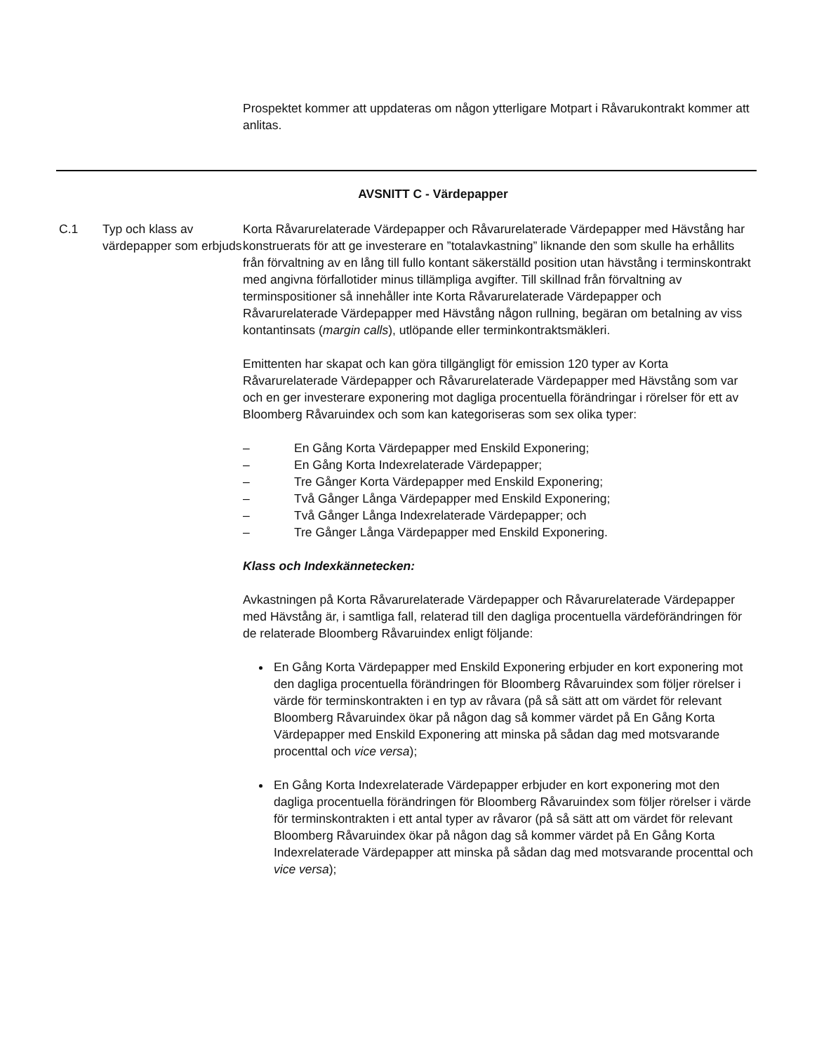Prospektet kommer att uppdateras om någon ytterligare Motpart i Råvarukontrakt kommer att anlitas.
AVSNITT C - Värdepapper
C.1 Typ och klass av värdepapper som erbjuds
Korta Råvarurelaterade Värdepapper och Råvarurelaterade Värdepapper med Hävstång har konstruerats för att ge investerare en ”totalavkastning” liknande den som skulle ha erhållits från förvaltning av en lång till fullo kontant säkerställd position utan hävstång i terminskontrakt med angivna förfallotider minus tillämpliga avgifter. Till skillnad från förvaltning av terminspositioner så innehåller inte Korta Råvarurelaterade Värdepapper och Råvarurelaterade Värdepapper med Hävstång någon rullning, begäran om betalning av viss kontantinsats (margin calls), utlöpande eller terminkontraktsmäkleri.
Emittenten har skapat och kan göra tillgängligt för emission 120 typer av Korta Råvarurelaterade Värdepapper och Råvarurelaterade Värdepapper med Hävstång som var och en ger investerare exponering mot dagliga procentuella förändringar i rörelser för ett av Bloomberg Råvaruindex och som kan kategoriseras som sex olika typer:
– En Gång Korta Värdepapper med Enskild Exponering;
– En Gång Korta Indexrelaterade Värdepapper;
– Tre Gånger Korta Värdepapper med Enskild Exponering;
– Två Gånger Långa Värdepapper med Enskild Exponering;
– Två Gånger Långa Indexrelaterade Värdepapper; och
– Tre Gånger Långa Värdepapper med Enskild Exponering.
Klass och Indexkännetecken:
Avkastningen på Korta Råvarurelaterade Värdepapper och Råvarurelaterade Värdepapper med Hävstång är, i samtliga fall, relaterad till den dagliga procentuella värdeförändringen för de relaterade Bloomberg Råvaruindex enligt följande:
En Gång Korta Värdepapper med Enskild Exponering erbjuder en kort exponering mot den dagliga procentuella förändringen för Bloomberg Råvaruindex som följer rörelser i värde för terminskontrakten i en typ av råvara (på så sätt att om värdet för relevant Bloomberg Råvaruindex ökar på någon dag så kommer värdet på En Gång Korta Värdepapper med Enskild Exponering att minska på sådan dag med motsvarande procenttal och vice versa);
En Gång Korta Indexrelaterade Värdepapper erbjuder en kort exponering mot den dagliga procentuella förändringen för Bloomberg Råvaruindex som följer rörelser i värde för terminskontrakten i ett antal typer av råvaror (på så sätt att om värdet för relevant Bloomberg Råvaruindex ökar på någon dag så kommer värdet på En Gång Korta Indexrelaterade Värdepapper att minska på sådan dag med motsvarande procenttal och vice versa);